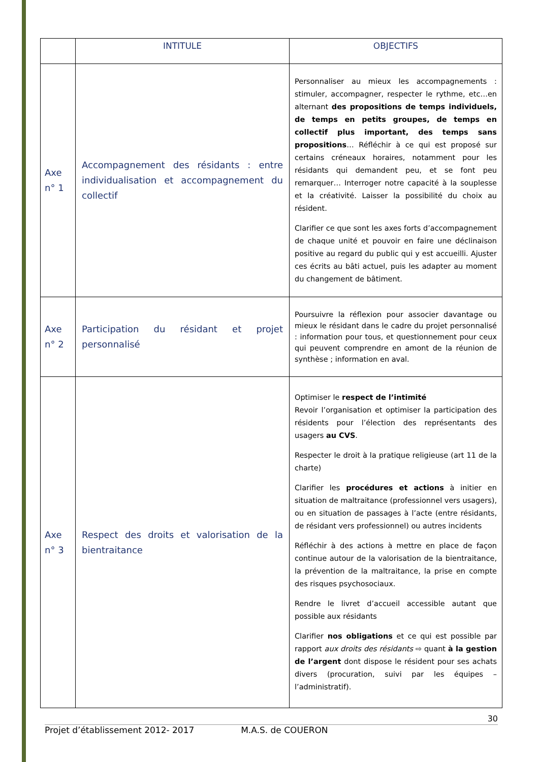| | INTITULE | OBJECTIFS |
| --- | --- | --- |
| Axe n° 1 | Accompagnement des résidants : entre individualisation et accompagnement du collectif | Personnaliser au mieux les accompagnements : stimuler, accompagner, respecter le rythme, etc…en alternant des propositions de temps individuels, de temps en petits groupes, de temps en collectif plus important, des temps sans propositions … Réfléchir à ce qui est proposé sur certains créneaux horaires, notamment pour les résidants qui demandent peu, et se font peu remarquer… Interroger notre capacité à la souplesse et la créativité. Laisser la possibilité du choix au résident. Clarifier ce que sont les axes forts d’accompagnement de chaque unité et pouvoir en faire une déclinaison positive au regard du public qui y est accueilli. Ajuster ces écrits au bâti actuel, puis les adapter au moment du changement de bâtiment. |
| Axe n° 2 | Participation du résidant et projet personnalisé | Poursuivre la réflexion pour associer davantage ou mieux le résidant dans le cadre du projet personnalisé : information pour tous, et questionnement pour ceux qui peuvent comprendre en amont de la réunion de synthèse ; information en aval. |
| Axe n° 3 | Respect des droits et valorisation de la bientraitance | Optimiser le respect de l’intimité Revoir l’organisation et optimiser la participation des résidents pour l’élection des représentants des usagers au CVS . Respecter le droit à la pratique religieuse (art 11 de la charte) Clarifier les procédures et actions à initier en situation de maltraitance (professionnel vers usagers), ou en situation de passages à l’acte (entre résidants, de résidant vers professionnel) ou autres incidents Réfléchir à des actions à mettre en place de façon continue autour de la valorisation de la bientraitance, la prévention de la maltraitance, la prise en compte des risques psychosociaux. Rendre le livret d’accueil accessible autant que possible aux résidants Clarifier nos obligations et ce qui est possible par rapport aux droits des résidants ⇨ quant à la gestion de l’argent dont dispose le résident pour ses achats divers (procuration, suivi par les équipes – l’administratif). |
30
Projet d’établissement 2012- 2017 M.A.S. de COUERON